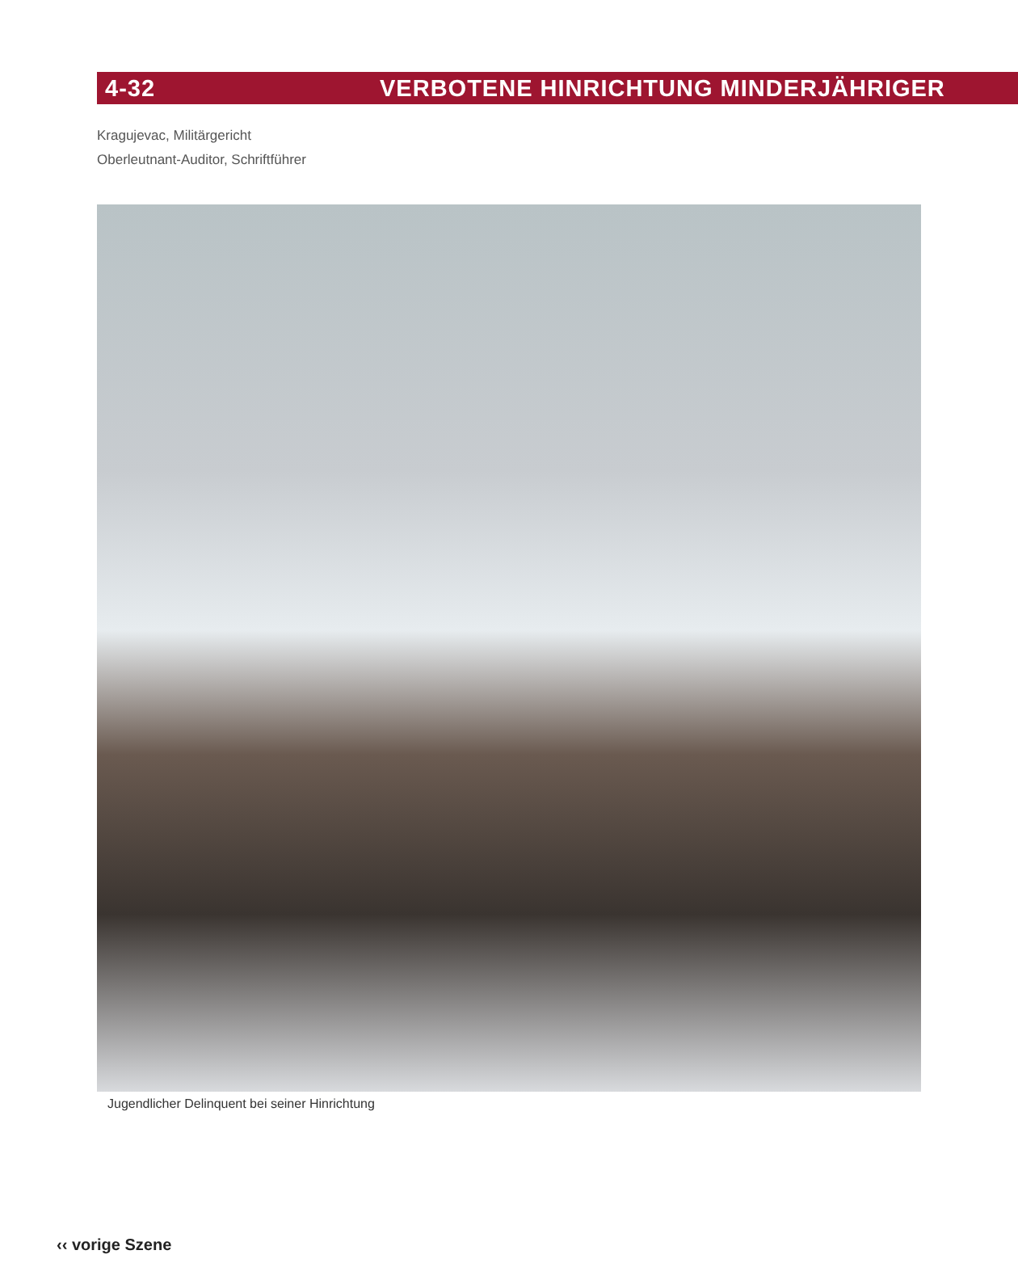4-32 VERBOTENE HINRICHTUNG MINDERJÄHRIGER
Kragujevac, Militärgericht
Oberleutnant-Auditor, Schriftführer
Jugendlicher Delinquent bei seiner Hinrichtung
‹‹ vorige Szene